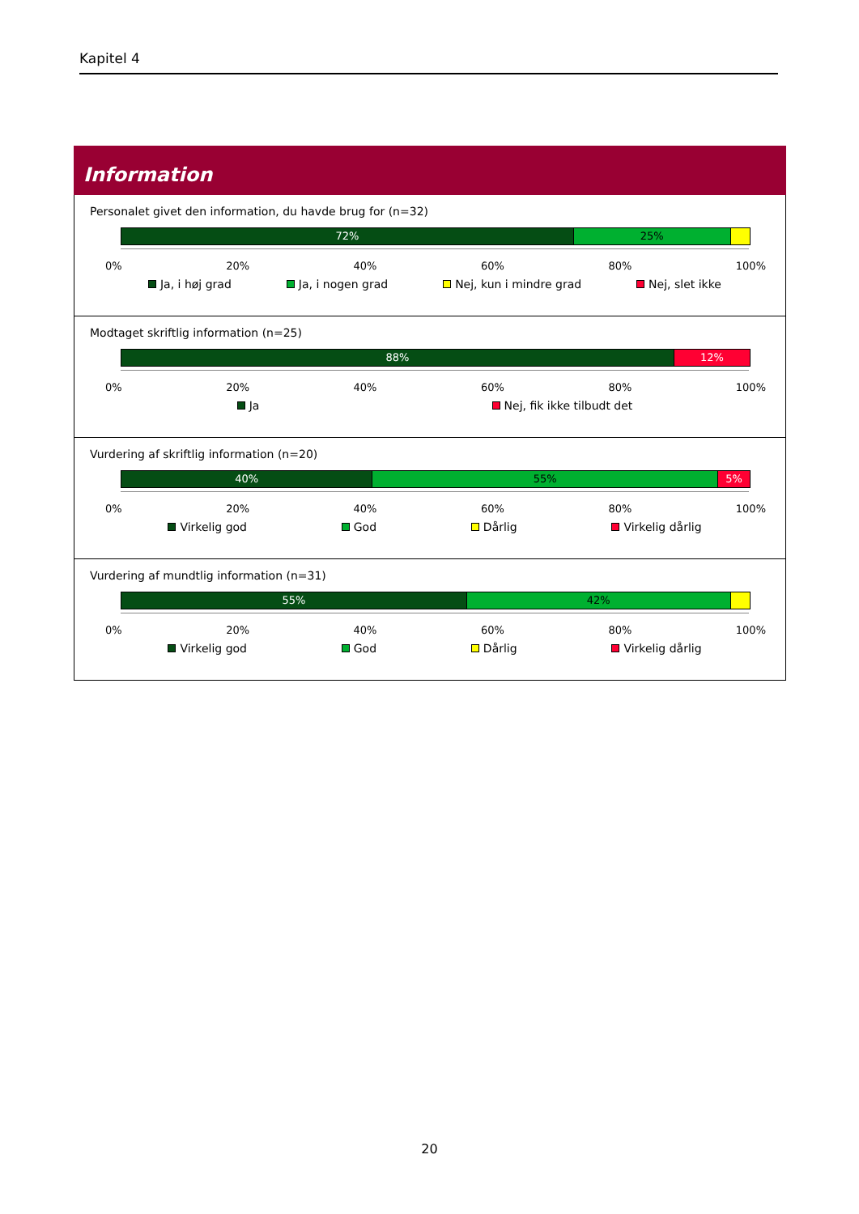Kapitel 4
Information
Personalet givet den information, du havde brug for (n=32)
72% 25%
0% 20% 40% 60% 80% 100%
Ja, i høj grad Ja, i nogen grad Nej, kun i mindre grad Nej, slet ikke
Modtaget skriftlig information (n=25)
88% 12%
0% 20% 40% 60% 80% 100%
Ja Nej, fik ikke tilbudt det
Vurdering af skriftlig information (n=20)
40% 55% 5%
0% 20% 40% 60% 80% 100%
Virkelig god God Dårlig Virkelig dårlig
Vurdering af mundtlig information (n=31)
55% 42%
0% 20% 40% 60% 80% 100%
Virkelig god God Dårlig Virkelig dårlig
20